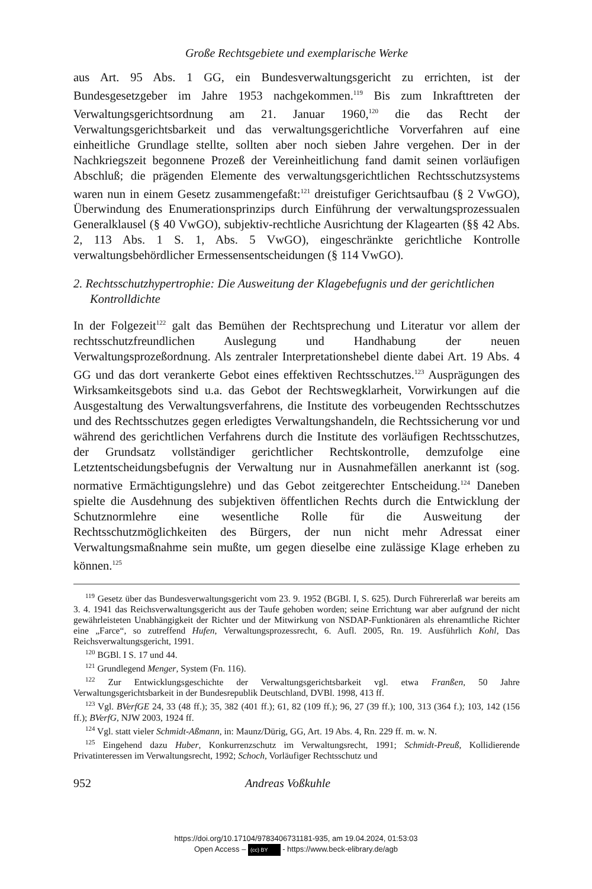Große Rechtsgebiete und exemplarische Werke
aus Art. 95 Abs. 1 GG, ein Bundesverwaltungsgericht zu errichten, ist der Bundesgesetzgeber im Jahre 1953 nachgekommen.<sup>119</sup> Bis zum Inkrafttreten der Verwaltungsgerichtsordnung am 21. Januar 1960,<sup>120</sup> die das Recht der Verwaltungsgerichtsbarkeit und das verwaltungsgerichtliche Vorverfahren auf eine einheitliche Grundlage stellte, sollten aber noch sieben Jahre vergehen. Der in der Nachkriegszeit begonnene Prozeß der Vereinheitlichung fand damit seinen vorläufigen Abschluß; die prägenden Elemente des verwaltungsgerichtlichen Rechtsschutzsystems waren nun in einem Gesetz zusammengefaßt:<sup>121</sup> dreistufiger Gerichtsaufbau (§ 2 VwGO), Überwindung des Enumerationsprinzips durch Einführung der verwaltungsprozessualen Generalklausel (§ 40 VwGO), subjektiv-rechtliche Ausrichtung der Klagearten (§§ 42 Abs. 2, 113 Abs. 1 S. 1, Abs. 5 VwGO), eingeschränkte gerichtliche Kontrolle verwaltungsbehördlicher Ermessensentscheidungen (§ 114 VwGO).
2. Rechtsschutzhypertrophie: Die Ausweitung der Klagebefugnis und der gerichtlichen Kontrolldichte
In der Folgezeit<sup>122</sup> galt das Bemühen der Rechtsprechung und Literatur vor allem der rechtsschutzfreundlichen Auslegung und Handhabung der neuen Verwaltungsprozeßordnung. Als zentraler Interpretationshebel diente dabei Art. 19 Abs. 4 GG und das dort verankerte Gebot eines effektiven Rechtsschutzes.<sup>123</sup> Ausprägungen des Wirksamkeitsgebots sind u.a. das Gebot der Rechtswegklarheit, Vorwirkungen auf die Ausgestaltung des Verwaltungsverfahrens, die Institute des vorbeugenden Rechtsschutzes und des Rechtsschutzes gegen erledigtes Verwaltungshandeln, die Rechtssicherung vor und während des gerichtlichen Verfahrens durch die Institute des vorläufigen Rechtsschutzes, der Grundsatz vollständiger gerichtlicher Rechtskontrolle, demzufolge eine Letztentscheidungsbefugnis der Verwaltung nur in Ausnahmefällen anerkannt ist (sog. normative Ermächtigungslehre) und das Gebot zeitgerechter Entscheidung.<sup>124</sup> Daneben spielte die Ausdehnung des subjektiven öffentlichen Rechts durch die Entwicklung der Schutznormlehre eine wesentliche Rolle für die Ausweitung der Rechtsschutzmöglichkeiten des Bürgers, der nun nicht mehr Adressat einer Verwaltungsmaßnahme sein mußte, um gegen dieselbe eine zulässige Klage erheben zu können.<sup>125</sup>
<sup>119</sup> Gesetz über das Bundesverwaltungsgericht vom 23. 9. 1952 (BGBl. I, S. 625). Durch Führererlaß war bereits am 3. 4. 1941 das Reichsverwaltungsgericht aus der Taufe gehoben worden; seine Errichtung war aber aufgrund der nicht gewährleisteten Unabhängigkeit der Richter und der Mitwirkung von NSDAP-Funktionären als ehrenamtliche Richter eine „Farce“, so zutreffend Hufen, Verwaltungsprozessrecht, 6. Aufl. 2005, Rn. 19. Ausführlich Kohl, Das Reichsverwaltungsgericht, 1991.
<sup>120</sup> BGBl. I S. 17 und 44.
<sup>121</sup> Grundlegend Menger, System (Fn. 116).
<sup>122</sup> Zur Entwicklungsgeschichte der Verwaltungsgerichtsbarkeit vgl. etwa Franßen, 50 Jahre Verwaltungsgerichtsbarkeit in der Bundesrepublik Deutschland, DVBl. 1998, 413 ff.
<sup>123</sup> Vgl. BVerfGE 24, 33 (48 ff.); 35, 382 (401 ff.); 61, 82 (109 ff.); 96, 27 (39 ff.); 100, 313 (364 f.); 103, 142 (156 ff.); BVerfG, NJW 2003, 1924 ff.
<sup>124</sup> Vgl. statt vieler Schmidt-Aßmann, in: Maunz/Dürig, GG, Art. 19 Abs. 4, Rn. 229 ff. m. w. N.
<sup>125</sup> Eingehend dazu Huber, Konkurrenzschutz im Verwaltungsrecht, 1991; Schmidt-Preuß, Kollidierende Privatinteressen im Verwaltungsrecht, 1992; Schoch, Vorläufiger Rechtsschutz und
952 Andreas Voßkuhle
https://doi.org/10.17104/9783406731181-935, am 19.04.2024, 01:53:03
Open Access – (cc) BY - https://www.beck-elibrary.de/agb